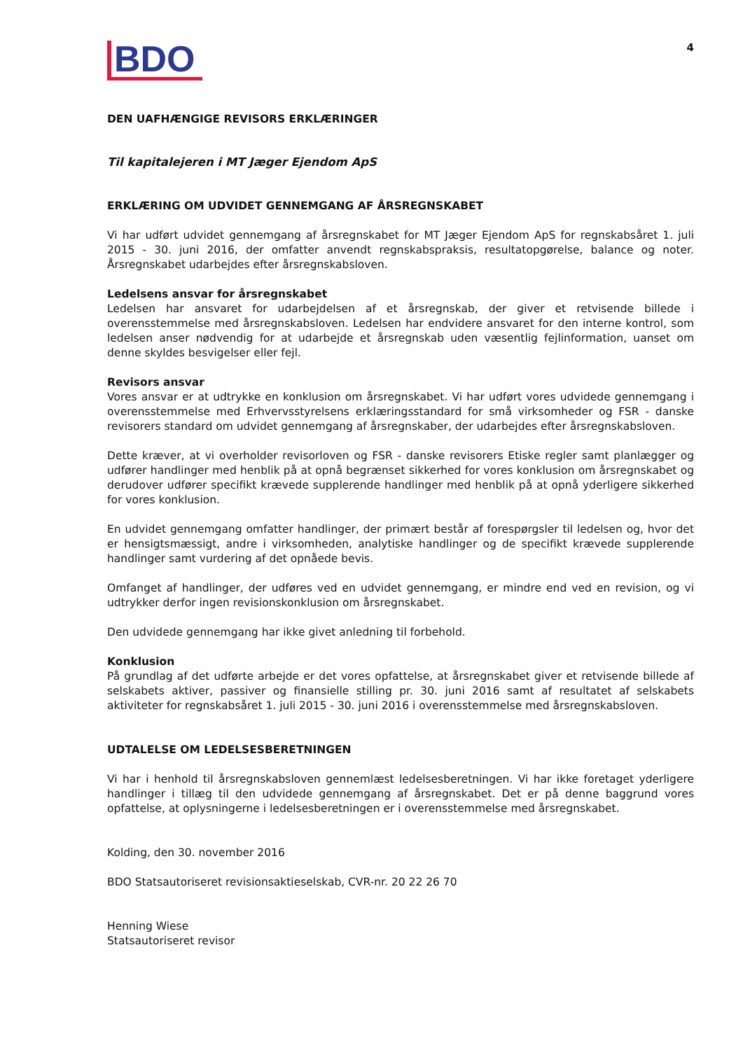BDO
4
DEN UAFHÆNGIGE REVISORS ERKLÆRINGER
Til kapitalejeren i MT Jæger Ejendom ApS
ERKLÆRING OM UDVIDET GENNEMGANG AF ÅRSREGNSKABET
Vi har udført udvidet gennemgang af årsregnskabet for MT Jæger Ejendom ApS for regnskabsåret 1. juli 2015 - 30. juni 2016, der omfatter anvendt regnskabspraksis, resultatopgørelse, balance og noter. Årsregnskabet udarbejdes efter årsregnskabsloven.
Ledelsens ansvar for årsregnskabet
Ledelsen har ansvaret for udarbejdelsen af et årsregnskab, der giver et retvisende billede i overensstemmelse med årsregnskabsloven. Ledelsen har endvidere ansvaret for den interne kontrol, som ledelsen anser nødvendig for at udarbejde et årsregnskab uden væsentlig fejlinformation, uanset om denne skyldes besvigelser eller fejl.
Revisors ansvar
Vores ansvar er at udtrykke en konklusion om årsregnskabet. Vi har udført vores udvidede gennemgang i overensstemmelse med Erhvervsstyrelsens erklæringsstandard for små virksomheder og FSR - danske revisorers standard om udvidet gennemgang af årsregnskaber, der udarbejdes efter årsregnskabsloven.
Dette kræver, at vi overholder revisorloven og FSR - danske revisorers Etiske regler samt planlægger og udfører handlinger med henblik på at opnå begrænset sikkerhed for vores konklusion om årsregnskabet og derudover udfører specifikt krævede supplerende handlinger med henblik på at opnå yderligere sikkerhed for vores konklusion.
En udvidet gennemgang omfatter handlinger, der primært består af forespørgsler til ledelsen og, hvor det er hensigtsmæssigt, andre i virksomheden, analytiske handlinger og de specifikt krævede supplerende handlinger samt vurdering af det opnåede bevis.
Omfanget af handlinger, der udføres ved en udvidet gennemgang, er mindre end ved en revision, og vi udtrykker derfor ingen revisionskonklusion om årsregnskabet.
Den udvidede gennemgang har ikke givet anledning til forbehold.
Konklusion
På grundlag af det udførte arbejde er det vores opfattelse, at årsregnskabet giver et retvisende billede af selskabets aktiver, passiver og finansielle stilling pr. 30. juni 2016 samt af resultatet af selskabets aktiviteter for regnskabsåret 1. juli 2015 - 30. juni 2016 i overensstemmelse med årsregnskabsloven.
UDTALELSE OM LEDELSESBERETNINGEN
Vi har i henhold til årsregnskabsloven gennemlæst ledelsesberetningen. Vi har ikke foretaget yderligere handlinger i tillæg til den udvidede gennemgang af årsregnskabet. Det er på denne baggrund vores opfattelse, at oplysningerne i ledelsesberetningen er i overensstemmelse med årsregnskabet.
Kolding, den 30. november 2016
BDO Statsautoriseret revisionsaktieselskab, CVR-nr. 20 22 26 70
Henning Wiese
Statsautoriseret revisor